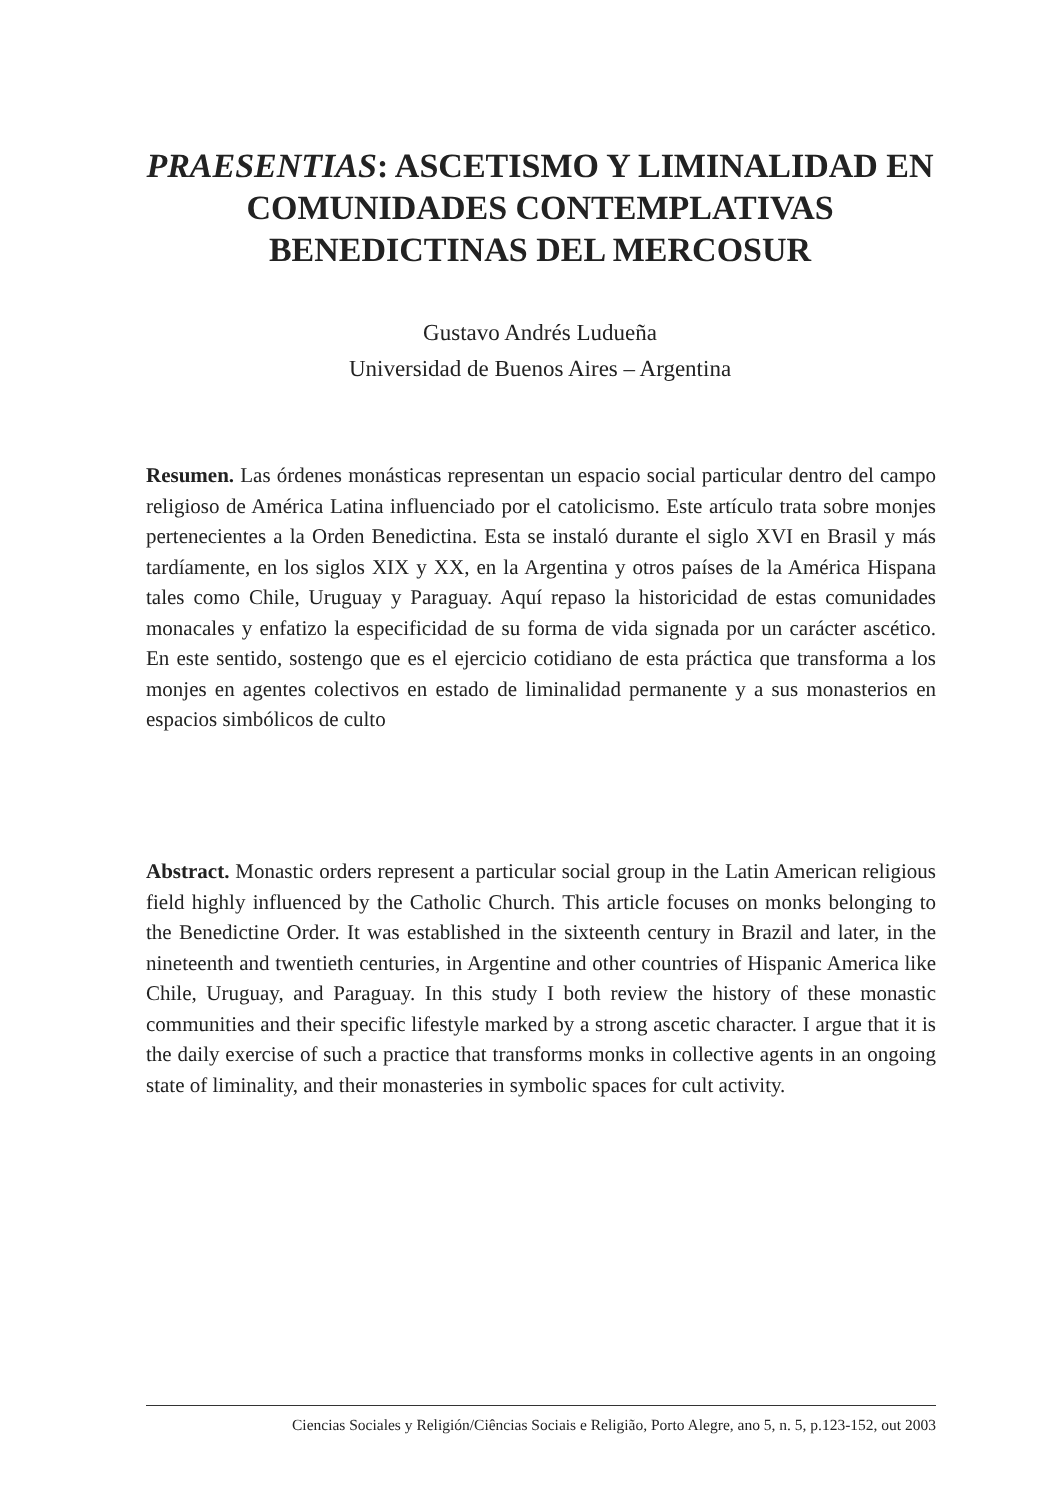PRAESENTIAS: ASCETISMO Y LIMINALIDAD EN COMUNIDADES CONTEMPLATIVAS BENEDICTINAS DEL MERCOSUR
Gustavo Andrés Ludueña
Universidad de Buenos Aires – Argentina
Resumen. Las órdenes monásticas representan un espacio social particular dentro del campo religioso de América Latina influenciado por el catolicismo. Este artículo trata sobre monjes pertenecientes a la Orden Benedictina. Esta se instaló durante el siglo XVI en Brasil y más tardíamente, en los siglos XIX y XX, en la Argentina y otros países de la América Hispana tales como Chile, Uruguay y Paraguay. Aquí repaso la historicidad de estas comunidades monacales y enfatizo la especificidad de su forma de vida signada por un carácter ascético. En este sentido, sostengo que es el ejercicio cotidiano de esta práctica que transforma a los monjes en agentes colectivos en estado de liminalidad permanente y a sus monasterios en espacios simbólicos de culto
Abstract. Monastic orders represent a particular social group in the Latin American religious field highly influenced by the Catholic Church. This article focuses on monks belonging to the Benedictine Order. It was established in the sixteenth century in Brazil and later, in the nineteenth and twentieth centuries, in Argentine and other countries of Hispanic America like Chile, Uruguay, and Paraguay. In this study I both review the history of these monastic communities and their specific lifestyle marked by a strong ascetic character. I argue that it is the daily exercise of such a practice that transforms monks in collective agents in an ongoing state of liminality, and their monasteries in symbolic spaces for cult activity.
Ciencias Sociales y Religión/Ciências Sociais e Religião, Porto Alegre, ano 5, n. 5, p.123-152, out 2003